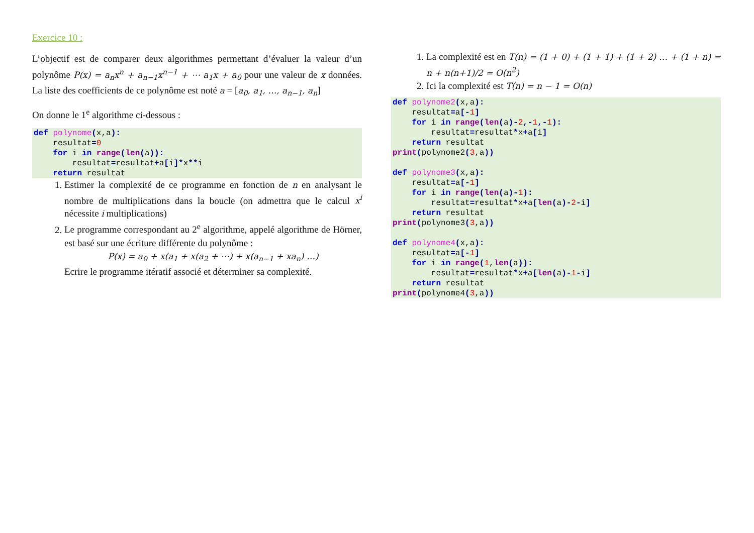Exercice 10 :
L’objectif est de comparer deux algorithmes permettant d’évaluer la valeur d’un polynôme P(x) = a<sub>n</sub>x<sup>n</sup> + a<sub>n−1</sub>x<sup>n−1</sup> + ⋯ a<sub>1</sub>x + a<sub>0</sub> pour une valeur de x données. La liste des coefficients de ce polynôme est noté a = [a<sub>0</sub>, a<sub>1</sub>, …, a<sub>n−1</sub>, a<sub>n</sub>]
On donne le 1<sup>e</sup> algorithme ci-dessous :
def polynome(x,a):
    resultat=0
    for i in range(len(a)):
        resultat=resultat+a[i]*x**i
    return resultat
1. Estimer la complexité de ce programme en fonction de n en analysant le nombre de multiplications dans la boucle (on admettra que le calcul x<sup>i</sup> nécessite i multiplications)
2. Le programme correspondant au 2<sup>e</sup> algorithme, appelé algorithme de Hörner, est basé sur une écriture différente du polynôme :
P(x) = a<sub>0</sub> + x(a<sub>1</sub> + x(a<sub>2</sub> + ⋯) + x(a<sub>n−1</sub> + xa<sub>n</sub>) …)
Ecrire le programme itératif associé et déterminer sa complexité.
1. La complexité est en T(n) = (1 + 0) + (1 + 1) + (1 + 2) … + (1 + n) = n + n(n+1)/2 = O(n<sup>2</sup>)
2. Ici la complexité est T(n) = n − 1 = O(n)
def polynome2(x,a):
    resultat=a[-1]
    for i in range(len(a)-2,-1,-1):
        resultat=resultat*x+a[i]
    return resultat
print(polynome2(3,a))

def polynome3(x,a):
    resultat=a[-1]
    for i in range(len(a)-1):
        resultat=resultat*x+a[len(a)-2-i]
    return resultat
print(polynome3(3,a))

def polynome4(x,a):
    resultat=a[-1]
    for i in range(1,len(a)):
        resultat=resultat*x+a[len(a)-1-i]
    return resultat
print(polynome4(3,a))